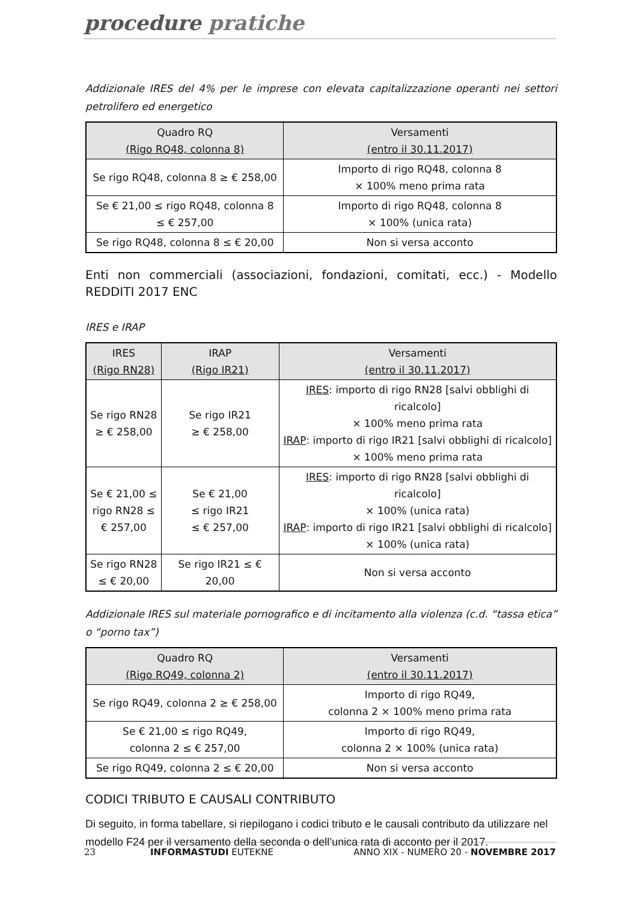procedure pratiche
Addizionale IRES del 4% per le imprese con elevata capitalizzazione operanti nei settori petrolifero ed energetico
| Quadro RQ (Rigo RQ48, colonna 8) | Versamenti (entro il 30.11.2017) |
| --- | --- |
| Se rigo RQ48, colonna 8 ≥ € 258,00 | Importo di rigo RQ48, colonna 8 × 100% meno prima rata |
| Se € 21,00 ≤ rigo RQ48, colonna 8 ≤ € 257,00 | Importo di rigo RQ48, colonna 8 × 100% (unica rata) |
| Se rigo RQ48, colonna 8 ≤ € 20,00 | Non si versa acconto |
Enti non commerciali (associazioni, fondazioni, comitati, ecc.) - Modello REDDITI 2017 ENC
IRES e IRAP
| IRES (Rigo RN28) | IRAP (Rigo IR21) | Versamenti (entro il 30.11.2017) |
| --- | --- | --- |
| Se rigo RN28 ≥ € 258,00 | Se rigo IR21 ≥ € 258,00 | IRES : importo di rigo RN28 [salvi obblighi di ricalcolo] × 100% meno prima rata IRAP : importo di rigo IR21 [salvi obblighi di ricalcolo] × 100% meno prima rata |
| Se € 21,00 ≤ rigo RN28 ≤ € 257,00 | Se € 21,00 ≤ rigo IR21 ≤ € 257,00 | IRES : importo di rigo RN28 [salvi obblighi di ricalcolo] × 100% (unica rata) IRAP : importo di rigo IR21 [salvi obblighi di ricalcolo] × 100% (unica rata) |
| Se rigo RN28 ≤ € 20,00 | Se rigo IR21 ≤ € 20,00 | Non si versa acconto |
Addizionale IRES sul materiale pornografico e di incitamento alla violenza (c.d. “tassa etica” o “porno tax”)
| Quadro RQ (Rigo RQ49, colonna 2) | Versamenti (entro il 30.11.2017) |
| --- | --- |
| Se rigo RQ49, colonna 2 ≥ € 258,00 | Importo di rigo RQ49, colonna 2 × 100% meno prima rata |
| Se € 21,00 ≤ rigo RQ49, colonna 2 ≤ € 257,00 | Importo di rigo RQ49, colonna 2 × 100% (unica rata) |
| Se rigo RQ49, colonna 2 ≤ € 20,00 | Non si versa acconto |
CODICI TRIBUTO E CAUSALI CONTRIBUTO
Di seguito, in forma tabellare, si riepilogano i codici tributo e le causali contributo da utilizzare nel modello F24 per il versamento della seconda o dell’unica rata di acconto per il 2017.
23 INFORMASTUDI EUTEKNE ANNO XIX - NUMERO 20 - NOVEMBRE 2017